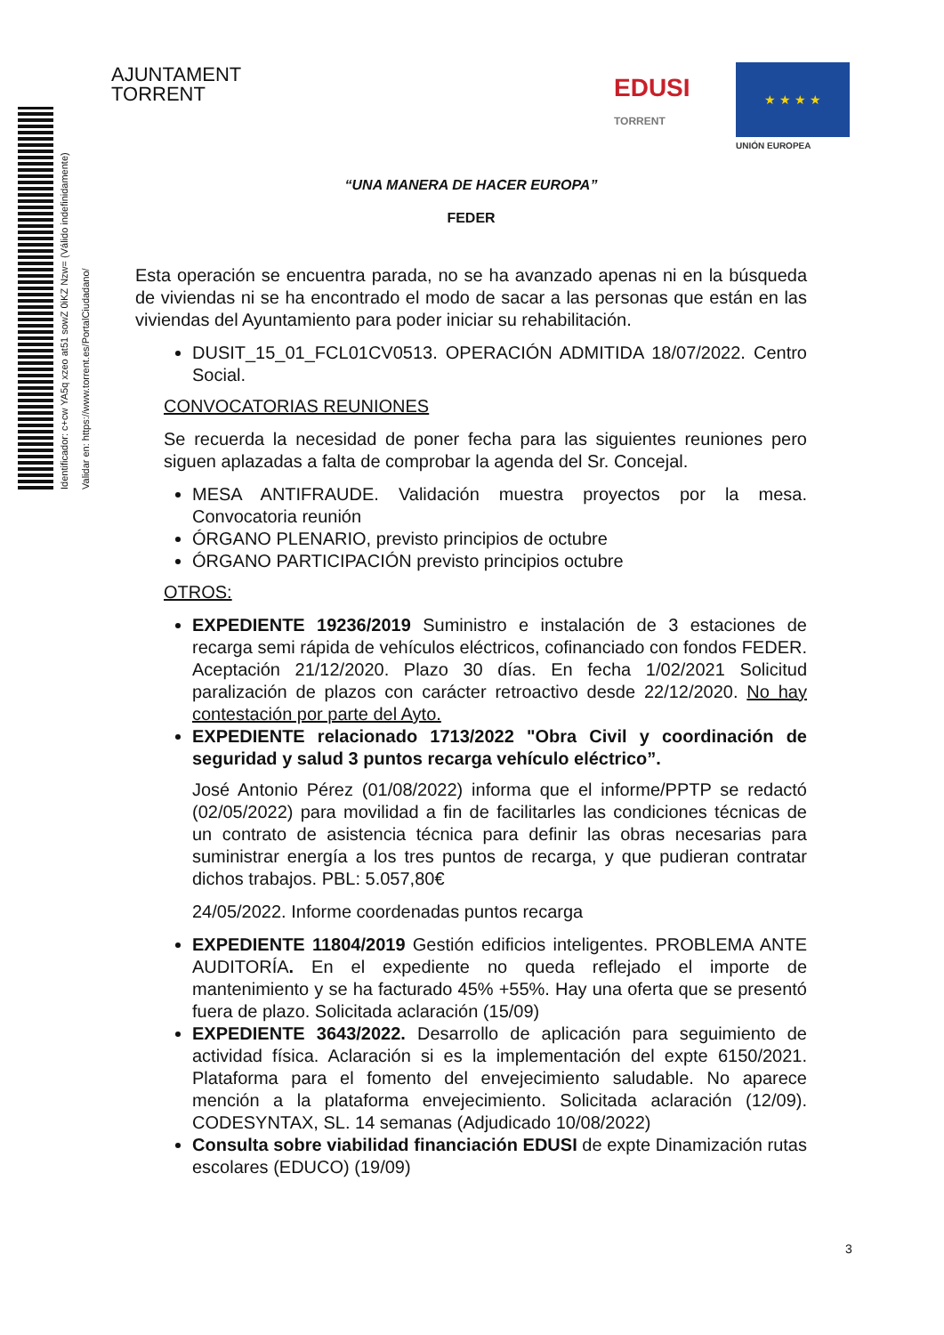Identificador: c+cw YA5q xzeo at51 sowZ 0iKZ Nzw= (Válido indefinidamente)
Validar en: https://www.torrent.es/PortalCiudadano/
AJUNTAMENT
TORRENT
EDUSI
TORRENT
★ ★ ★ ★
UNIÓN EUROPEA
“UNA MANERA DE HACER EUROPA”
FEDER
Esta operación se encuentra parada, no se ha avanzado apenas ni en la búsqueda de viviendas ni se ha encontrado el modo de sacar a las personas que están en las viviendas del Ayuntamiento para poder iniciar su rehabilitación.
DUSIT_15_01_FCL01CV0513. OPERACIÓN ADMITIDA 18/07/2022. Centro Social.
CONVOCATORIAS REUNIONES
Se recuerda la necesidad de poner fecha para las siguientes reuniones pero siguen aplazadas a falta de comprobar la agenda del Sr. Concejal.
MESA ANTIFRAUDE. Validación muestra proyectos por la mesa. Convocatoria reunión
ÓRGANO PLENARIO, previsto principios de octubre
ÓRGANO PARTICIPACIÓN previsto principios octubre
OTROS:
EXPEDIENTE 19236/2019 Suministro e instalación de 3 estaciones de recarga semi rápida de vehículos eléctricos, cofinanciado con fondos FEDER. Aceptación 21/12/2020. Plazo 30 días. En fecha 1/02/2021 Solicitud paralización de plazos con carácter retroactivo desde 22/12/2020. No hay contestación por parte del Ayto.
EXPEDIENTE relacionado 1713/2022 "Obra Civil y coordinación de seguridad y salud 3 puntos recarga vehículo eléctrico”.
José Antonio Pérez (01/08/2022) informa que el informe/PPTP se redactó (02/05/2022) para movilidad a fin de facilitarles las condiciones técnicas de un contrato de asistencia técnica para definir las obras necesarias para suministrar energía a los tres puntos de recarga, y que pudieran contratar dichos trabajos. PBL: 5.057,80€
24/05/2022. Informe coordenadas puntos recarga
EXPEDIENTE 11804/2019 Gestión edificios inteligentes. PROBLEMA ANTE AUDITORÍA. En el expediente no queda reflejado el importe de mantenimiento y se ha facturado 45% +55%. Hay una oferta que se presentó fuera de plazo. Solicitada aclaración (15/09)
EXPEDIENTE 3643/2022. Desarrollo de aplicación para seguimiento de actividad física. Aclaración si es la implementación del expte 6150/2021. Plataforma para el fomento del envejecimiento saludable. No aparece mención a la plataforma envejecimiento. Solicitada aclaración (12/09). CODESYNTAX, SL. 14 semanas (Adjudicado 10/08/2022)
Consulta sobre viabilidad financiación EDUSI de expte Dinamización rutas escolares (EDUCO) (19/09)
3